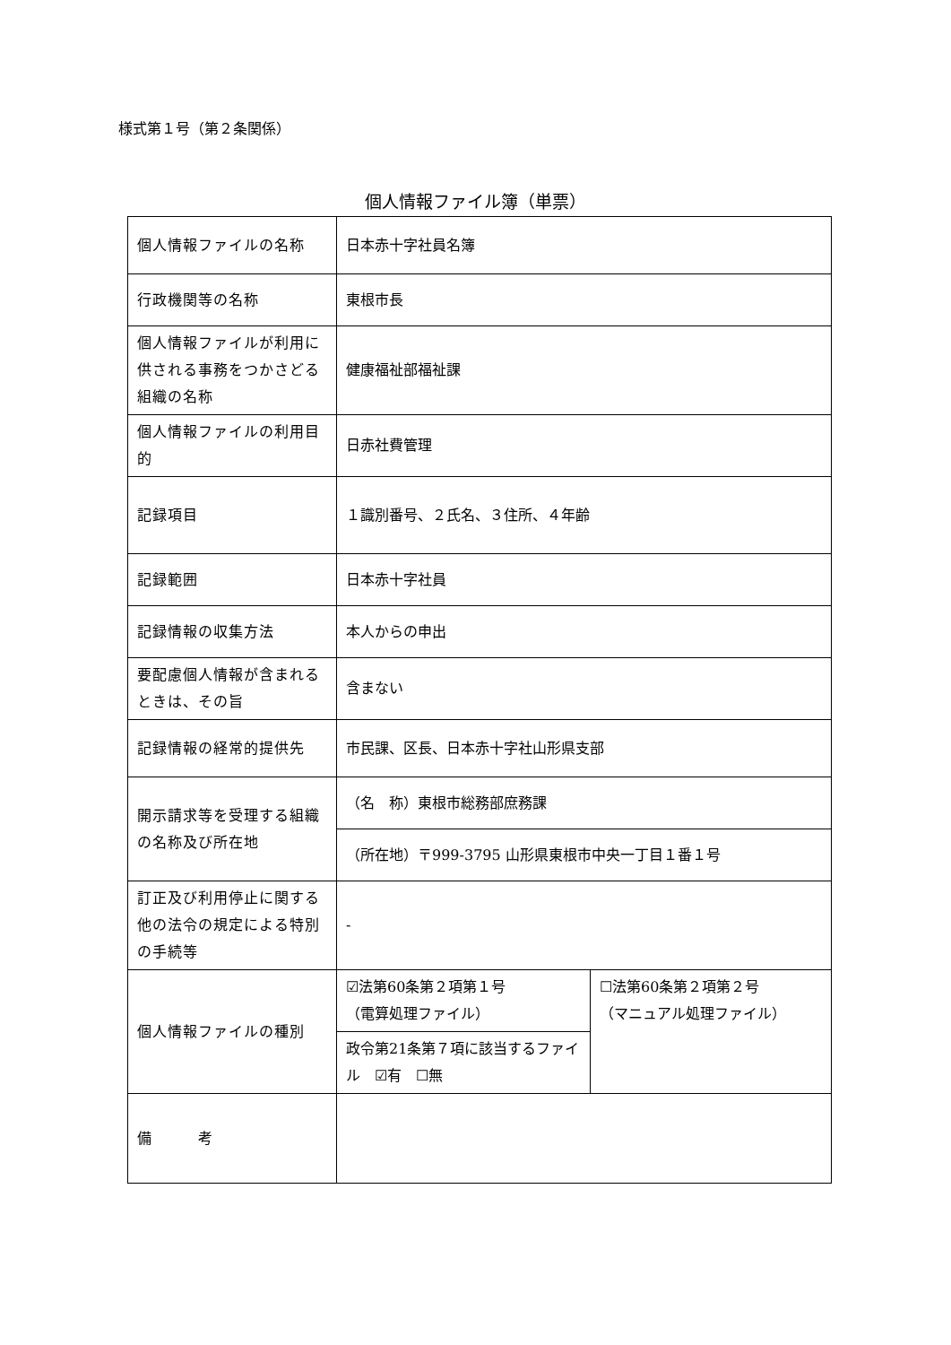様式第１号（第２条関係）
個人情報ファイル簿（単票）
| 個人情報ファイルの名称 | 日本赤十字社員名簿 | |
| 行政機関等の名称 | 東根市長 | |
| 個人情報ファイルが利用に供される事務をつかさどる組織の名称 | 健康福祉部福祉課 | |
| 個人情報ファイルの利用目的 | 日赤社費管理 | |
| 記録項目 | １識別番号、２氏名、３住所、４年齢 | |
| 記録範囲 | 日本赤十字社員 | |
| 記録情報の収集方法 | 本人からの申出 | |
| 要配慮個人情報が含まれるときは、その旨 | 含まない | |
| 記録情報の経常的提供先 | 市民課、区長、日本赤十字社山形県支部 | |
| 開示請求等を受理する組織の名称及び所在地 | （名 称）東根市総務部庶務課 | |
| | （所在地）〒999-3795 山形県東根市中央一丁目１番１号 | |
| 訂正及び利用停止に関する他の法令の規定による特別の手続等 | - | |
| 個人情報ファイルの種別 | ☑法第60条第２項第１号 （電算処理ファイル） | ☐法第60条第２項第２号 （マニュアル処理ファイル） |
| | 政令第21条第７項に該当するファイル ☑有 ☐無 | |
| 備 考 | | |